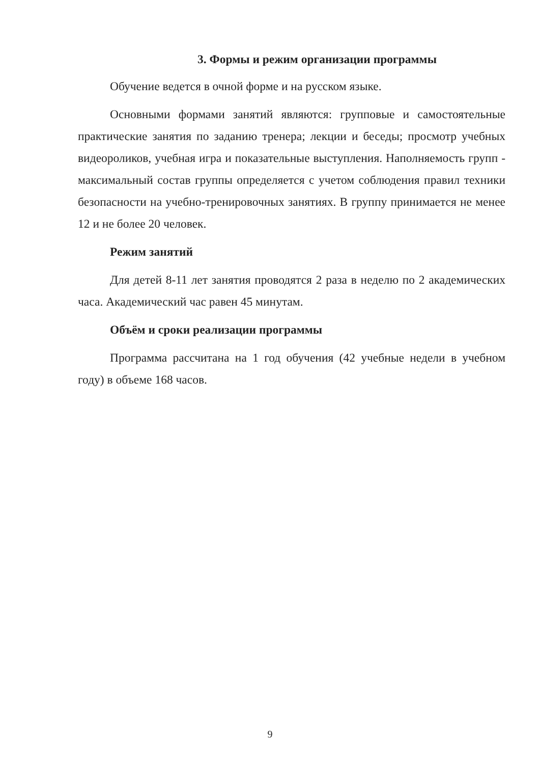3. Формы и режим организации программы
Обучение ведется в очной форме и на русском языке.
Основными формами занятий являются: групповые и самостоятельные практические занятия по заданию тренера; лекции и беседы; просмотр учебных видеороликов, учебная игра и показательные выступления. Наполняемость групп - максимальный состав группы определяется с учетом соблюдения правил техники безопасности на учебно-тренировочных занятиях. В группу принимается не менее 12 и не более 20 человек.
Режим занятий
Для детей 8-11 лет занятия проводятся 2 раза в неделю по 2 академических часа. Академический час равен 45 минутам.
Объём и сроки реализации программы
Программа рассчитана на 1 год обучения (42 учебные недели в учебном году) в объеме 168 часов.
9